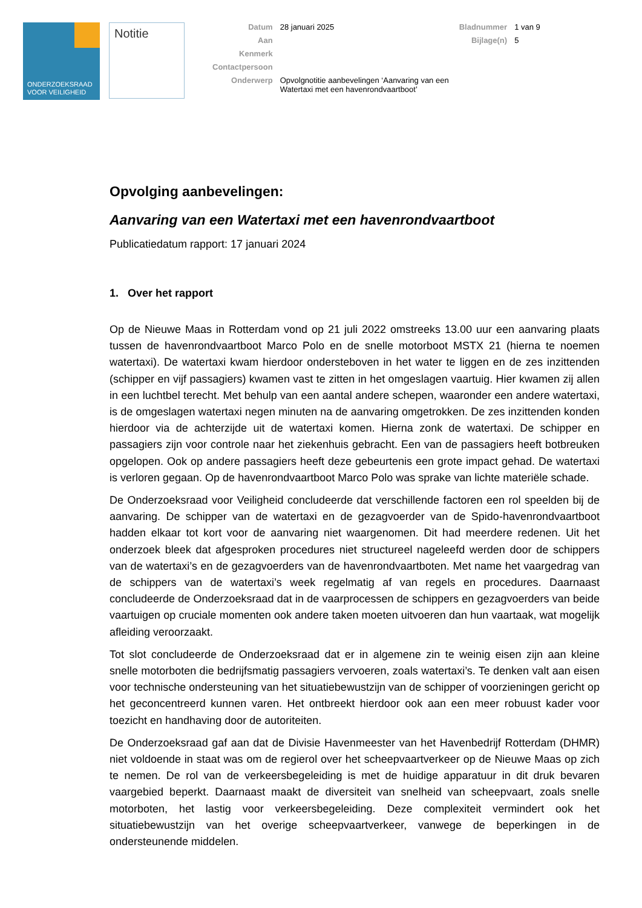ONDERZOEKSRAAD
VOOR VEILIGHEID
Notitie
| Datum | 28 januari 2025 | Bladnummer | 1 van 9 |
| Aan | | Bijlage(n) | 5 |
| Kenmerk | | | |
| Contactpersoon | | | |
| Onderwerp | Opvolgnotitie aanbevelingen ‘Aanvaring van een Watertaxi met een havenrondvaartboot’ | | |
Opvolging aanbevelingen:
Aanvaring van een Watertaxi met een havenrondvaartboot
Publicatiedatum rapport: 17 januari 2024
1. Over het rapport
Op de Nieuwe Maas in Rotterdam vond op 21 juli 2022 omstreeks 13.00 uur een aanvaring plaats tussen de havenrondvaartboot Marco Polo en de snelle motorboot MSTX 21 (hierna te noemen watertaxi). De watertaxi kwam hierdoor ondersteboven in het water te liggen en de zes inzittenden (schipper en vijf passagiers) kwamen vast te zitten in het omgeslagen vaartuig. Hier kwamen zij allen in een luchtbel terecht. Met behulp van een aantal andere schepen, waaronder een andere watertaxi, is de omgeslagen watertaxi negen minuten na de aanvaring omgetrokken. De zes inzittenden konden hierdoor via de achterzijde uit de watertaxi komen. Hierna zonk de watertaxi. De schipper en passagiers zijn voor controle naar het ziekenhuis gebracht. Een van de passagiers heeft botbreuken opgelopen. Ook op andere passagiers heeft deze gebeurtenis een grote impact gehad. De watertaxi is verloren gegaan. Op de havenrondvaartboot Marco Polo was sprake van lichte materiële schade.
De Onderzoeksraad voor Veiligheid concludeerde dat verschillende factoren een rol speelden bij de aanvaring. De schipper van de watertaxi en de gezagvoerder van de Spido-havenrondvaartboot hadden elkaar tot kort voor de aanvaring niet waargenomen. Dit had meerdere redenen. Uit het onderzoek bleek dat afgesproken procedures niet structureel nageleefd werden door de schippers van de watertaxi’s en de gezagvoerders van de havenrondvaartboten. Met name het vaargedrag van de schippers van de watertaxi’s week regelmatig af van regels en procedures. Daarnaast concludeerde de Onderzoeksraad dat in de vaarprocessen de schippers en gezagvoerders van beide vaartuigen op cruciale momenten ook andere taken moeten uitvoeren dan hun vaartaak, wat mogelijk afleiding veroorzaakt.
Tot slot concludeerde de Onderzoeksraad dat er in algemene zin te weinig eisen zijn aan kleine snelle motorboten die bedrijfsmatig passagiers vervoeren, zoals watertaxi’s. Te denken valt aan eisen voor technische ondersteuning van het situatiebewustzijn van de schipper of voorzieningen gericht op het geconcentreerd kunnen varen. Het ontbreekt hierdoor ook aan een meer robuust kader voor toezicht en handhaving door de autoriteiten.
De Onderzoeksraad gaf aan dat de Divisie Havenmeester van het Havenbedrijf Rotterdam (DHMR) niet voldoende in staat was om de regierol over het scheepvaartverkeer op de Nieuwe Maas op zich te nemen. De rol van de verkeersbegeleiding is met de huidige apparatuur in dit druk bevaren vaargebied beperkt. Daarnaast maakt de diversiteit van snelheid van scheepvaart, zoals snelle motorboten, het lastig voor verkeersbegeleiding. Deze complexiteit vermindert ook het situatiebewustzijn van het overige scheepvaartverkeer, vanwege de beperkingen in de ondersteunende middelen.